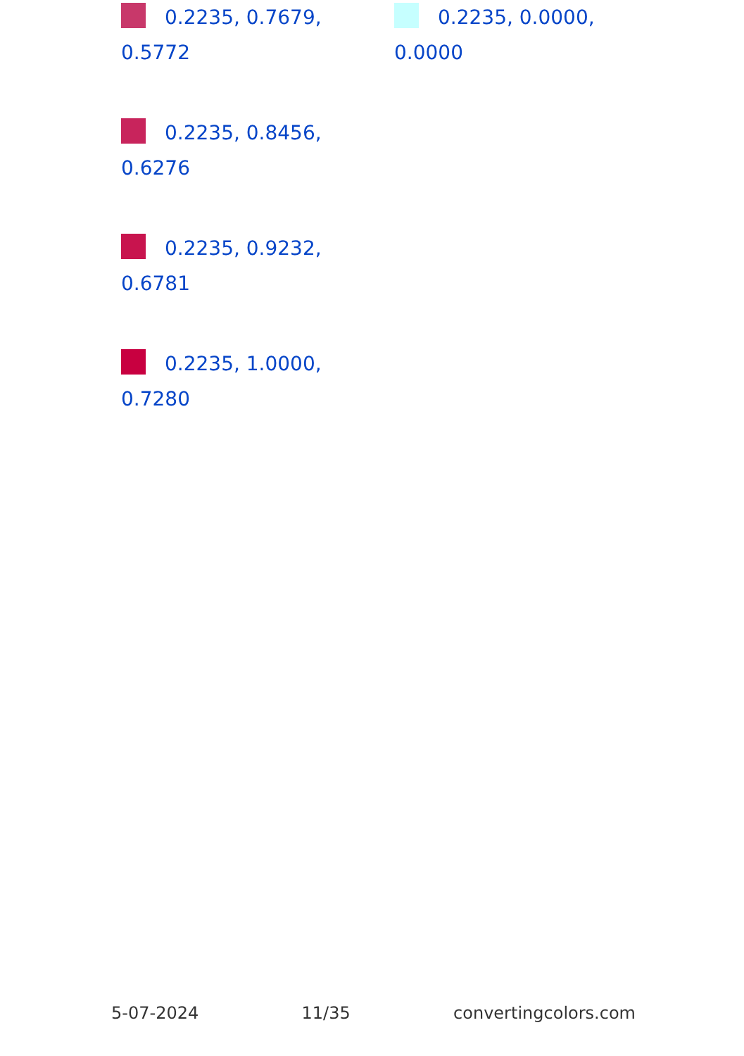0.2235, 0.7679, 0.5772
0.2235, 0.8456, 0.6276
0.2235, 0.9232, 0.6781
0.2235, 1.0000, 0.7280
0.2235, 0.0000, 0.0000
5-07-2024 11/35 convertingcolors.com